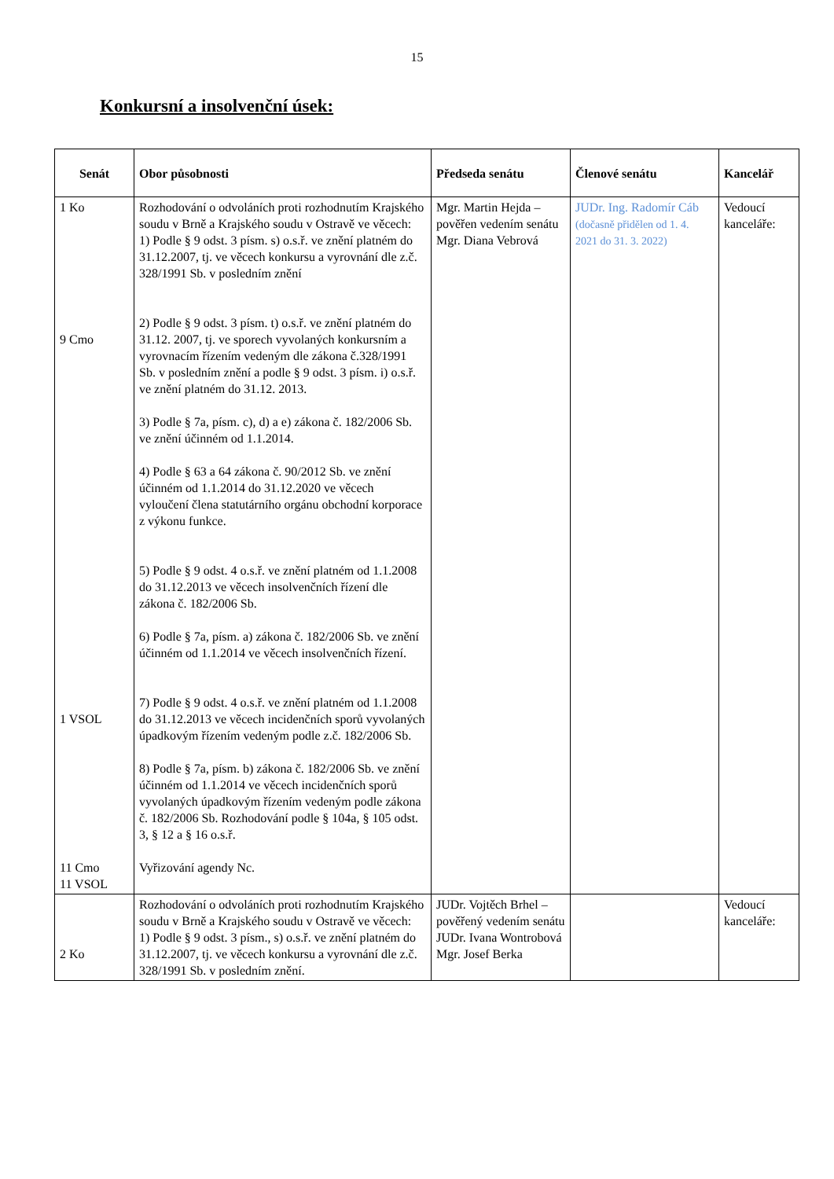15
Konkursní a insolvenční úsek:
| Senát | Obor působnosti | Předseda senátu | Členové senátu | Kancelář |
| --- | --- | --- | --- | --- |
| 1 Ko 9 Cmo 1 VSOL 11 Cmo 11 VSOL | Rozhodování o odvoláních proti rozhodnutím Krajského soudu v Brně a Krajského soudu v Ostravě ve věcech: 1) Podle § 9 odst. 3 písm. s) o.s.ř. ve znění platném do 31.12.2007, tj. ve věcech konkursu a vyrovnání dle z.č. 328/1991 Sb. v posledním znění 2) Podle § 9 odst. 3 písm. t) o.s.ř. ve znění platném do 31.12. 2007, tj. ve sporech vyvolaných konkursním a vyrovnacím řízením vedeným dle zákona č.328/1991 Sb. v posledním znění a podle § 9 odst. 3 písm. i) o.s.ř. ve znění platném do 31.12. 2013. 3) Podle § 7a, písm. c), d) a e) zákona č. 182/2006 Sb. ve znění účinném od 1.1.2014. 4) Podle § 63 a 64 zákona č. 90/2012 Sb. ve znění účinném od 1.1.2014 do 31.12.2020 ve věcech vyloučení člena statutárního orgánu obchodní korporace z výkonu funkce. 5) Podle § 9 odst. 4 o.s.ř. ve znění platném od 1.1.2008 do 31.12.2013 ve věcech insolvenčních řízení dle zákona č. 182/2006 Sb. 6) Podle § 7a, písm. a) zákona č. 182/2006 Sb. ve znění účinném od 1.1.2014 ve věcech insolvenčních řízení. 7) Podle § 9 odst. 4 o.s.ř. ve znění platném od 1.1.2008 do 31.12.2013 ve věcech incidenčních sporů vyvolaných úpadkovým řízením vedeným podle z.č. 182/2006 Sb. 8) Podle § 7a, písm. b) zákona č. 182/2006 Sb. ve znění účinném od 1.1.2014 ve věcech incidenčních sporů vyvolaných úpadkovým řízením vedeným podle zákona č. 182/2006 Sb. Rozhodování podle § 104a, § 105 odst. 3, § 12 a § 16 o.s.ř. Vyřizování agendy Nc. | Mgr. Martin Hejda – pověřen vedením senátu Mgr. Diana Vebrová | JUDr. Ing. Radomír Cáb (dočasně přidělen od 1. 4. 2021 do 31. 3. 2022) | Vedoucí kanceláře: |
| 2 Ko | Rozhodování o odvoláních proti rozhodnutím Krajského soudu v Brně a Krajského soudu v Ostravě ve věcech: 1) Podle § 9 odst. 3 písm., s) o.s.ř. ve znění platném do 31.12.2007, tj. ve věcech konkursu a vyrovnání dle z.č. 328/1991 Sb. v posledním znění. | JUDr. Vojtěch Brhel – pověřený vedením senátu JUDr. Ivana Wontrobová Mgr. Josef Berka | | Vedoucí kanceláře: |